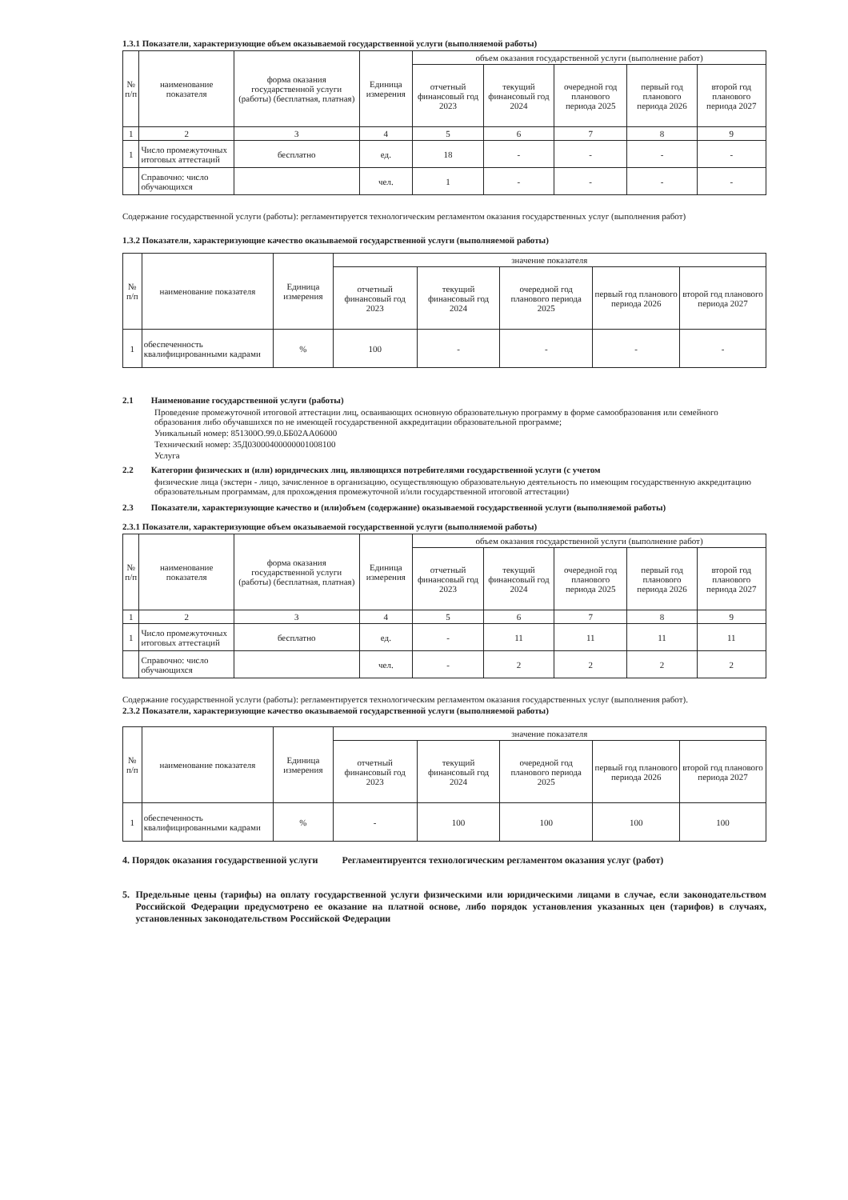1.3.1 Показатели, характеризующие объем оказываемой государственной услуги (выполняемой работы)
| № п/п | наименование показателя | форма оказания государственной услуги (работы) (бесплатная, платная) | Единица измерения | объем оказания государственной услуги (выполнение работ) | | | | |
| --- | --- | --- | --- | --- | --- | --- | --- | --- |
| | | | | отчетный финансовый год 2023 | текущий финансовый год 2024 | очередной год планового периода 2025 | первый год планового периода 2026 | второй год планового периода 2027 |
| 1 | 2 | 3 | 4 | 5 | 6 | 7 | 8 | 9 |
| 1 | Число промежуточных итоговых аттестаций | бесплатно | ед. | 18 | - | - | - | - |
| | Справочно: число обучающихся | | чел. | 1 | - | - | - | - |
Содержание государственной услуги (работы): регламентируется технологическим регламентом оказания государственных услуг (выполнения работ)
1.3.2 Показатели, характеризующие качество оказываемой государственной услуги (выполняемой работы)
| № п/п | наименование показателя | Единица измерения | значение показателя | | | | |
| --- | --- | --- | --- | --- | --- | --- | --- |
| | | | отчетный финансовый год 2023 | текущий финансовый год 2024 | очередной год планового периода 2025 | первый год планового периода 2026 | второй год планового периода 2027 |
| 1 | обеспеченность квалифицированными кадрами | % | 100 | - | - | - | - |
2.1 Наименование государственной услуги (работы)
Проведение промежуточной итоговой аттестации лиц, осваивающих основную образовательную программу в форме самообразования или семейного образования либо обучавшихся по не имеющей государственной аккредитации образовательной программе;
Уникальный номер: 851300О.99.0.ББ02АА06000
Технический номер: 35Д03000400000001008100
Услуга
2.2 Категории физических и (или) юридических лиц, являющихся потребителями государственной услуги (с учетом
физические лица (экстерн - лицо, зачисленное в организацию, осуществляющую образовательную деятельность по имеющим государственную аккредитацию образовательным программам, для прохождения промежуточной и/или государственной итоговой аттестации)
2.3 Показатели, характеризующие качество и (или)объем (содержание) оказываемой государственной услуги (выполняемой работы)
2.3.1 Показатели, характеризующие объем оказываемой государственной услуги (выполняемой работы)
| № п/п | наименование показателя | форма оказания государственной услуги (работы) (бесплатная, платная) | Единица измерения | объем оказания государственной услуги (выполнение работ) | | | | |
| --- | --- | --- | --- | --- | --- | --- | --- | --- |
| | | | | отчетный финансовый год 2023 | текущий финансовый год 2024 | очередной год планового периода 2025 | первый год планового периода 2026 | второй год планового периода 2027 |
| 1 | 2 | 3 | 4 | 5 | 6 | 7 | 8 | 9 |
| 1 | Число промежуточных итоговых аттестаций | бесплатно | ед. | - | 11 | 11 | 11 | 11 |
| | Справочно: число обучающихся | | чел. | - | 2 | 2 | 2 | 2 |
Содержание государственной услуги (работы): регламентируется технологическим регламентом оказания государственных услуг (выполнения работ).
2.3.2 Показатели, характеризующие качество оказываемой государственной услуги (выполняемой работы)
| № п/п | наименование показателя | Единица измерения | значение показателя | | | | |
| --- | --- | --- | --- | --- | --- | --- | --- |
| | | | отчетный финансовый год 2023 | текущий финансовый год 2024 | очередной год планового периода 2025 | первый год планового периода 2026 | второй год планового периода 2027 |
| 1 | обеспеченность квалифицированными кадрами | % | - | 100 | 100 | 100 | 100 |
4. Порядок оказания государственной услуги Регламентируентся технологическим регламентом оказания услуг (работ)
5. Предельные цены (тарифы) на оплату государственной услуги физическими или юридическими лицами в случае, если законодательством Российской Федерации предусмотрено ее оказание на платной основе, либо порядок установления указанных цен (тарифов) в случаях, установленных законодательством Российской Федерации